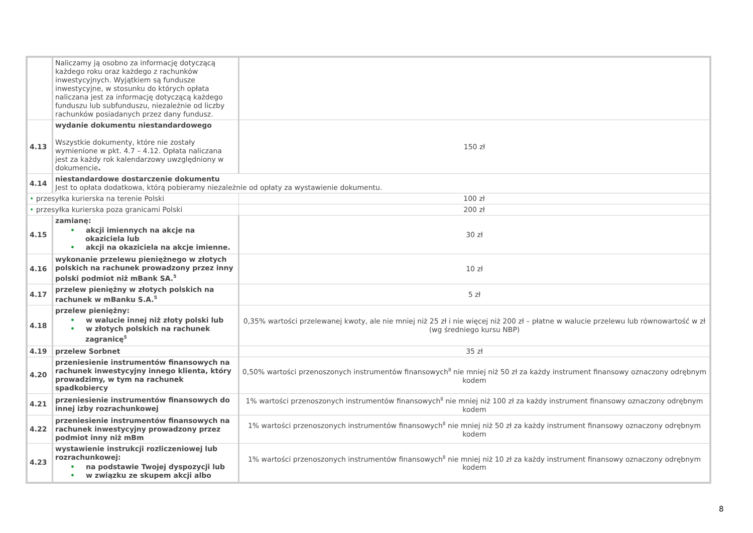| | Naliczamy ją osobno za informację dotyczącą każdego roku oraz każdego z rachunków inwestycyjnych. Wyjątkiem są fundusze inwestycyjne, w stosunku do których opłata naliczana jest za informację dotyczącą każdego funduszu lub subfunduszu, niezależnie od liczby rachunków posiadanych przez dany fundusz. | |
| 4.13 | wydanie dokumentu niestandardowego Wszystkie dokumenty, które nie zostały wymienione w pkt. 4.7 – 4.12. Opłata naliczana jest za każdy rok kalendarzowy uwzględniony w dokumencie . | 150 zł |
| 4.14 | niestandardowe dostarczenie dokumentu Jest to opłata dodatkowa, którą pobieramy niezależnie od opłaty za wystawienie dokumentu. | |
| • przesyłka kurierska na terenie Polski | | 100 zł |
| • przesyłka kurierska poza granicami Polski | | 200 zł |
| 4.15 | zamianę: • akcji imiennych na akcje na okaziciela lub • akcji na okaziciela na akcje imienne. | 30 zł |
| 4.16 | wykonanie przelewu pieniężnego w złotych polskich na rachunek prowadzony przez inny polski podmiot niż mBank SA.<sup>5</sup> | 10 zł |
| 4.17 | przelew pieniężny w złotych polskich na rachunek w mBanku S.A.<sup>5</sup> | 5 zł |
| 4.18 | przelew pieniężny: • w walucie innej niż złoty polski lub • w złotych polskich na rachunek zagranicę<sup>5</sup> | 0,35% wartości przelewanej kwoty, ale nie mniej niż 25 zł i nie więcej niż 200 zł – płatne w walucie przelewu lub równowartość w zł (wg średniego kursu NBP) |
| 4.19 | przelew Sorbnet | 35 zł |
| 4.20 | przeniesienie instrumentów finansowych na rachunek inwestycyjny innego klienta, który prowadzimy, w tym na rachunek spadkobiercy | 0,50% wartości przenoszonych instrumentów finansowych<sup>8</sup> nie mniej niż 50 zł za każdy instrument finansowy oznaczony odrębnym kodem |
| 4.21 | przeniesienie instrumentów finansowych do innej izby rozrachunkowej | 1% wartości przenoszonych instrumentów finansowych<sup>8</sup> nie mniej niż 100 zł za każdy instrument finansowy oznaczony odrębnym kodem |
| 4.22 | przeniesienie instrumentów finansowych na rachunek inwestycyjny prowadzony przez podmiot inny niż mBm | 1% wartości przenoszonych instrumentów finansowych<sup>8</sup> nie mniej niż 50 zł za każdy instrument finansowy oznaczony odrębnym kodem |
| 4.23 | wystawienie instrukcji rozliczeniowej lub rozrachunkowej: • na podstawie Twojej dyspozycji lub • w związku ze skupem akcji albo | 1% wartości przenoszonych instrumentów finansowych<sup>8</sup> nie mniej niż 10 zł za każdy instrument finansowy oznaczony odrębnym kodem |
8